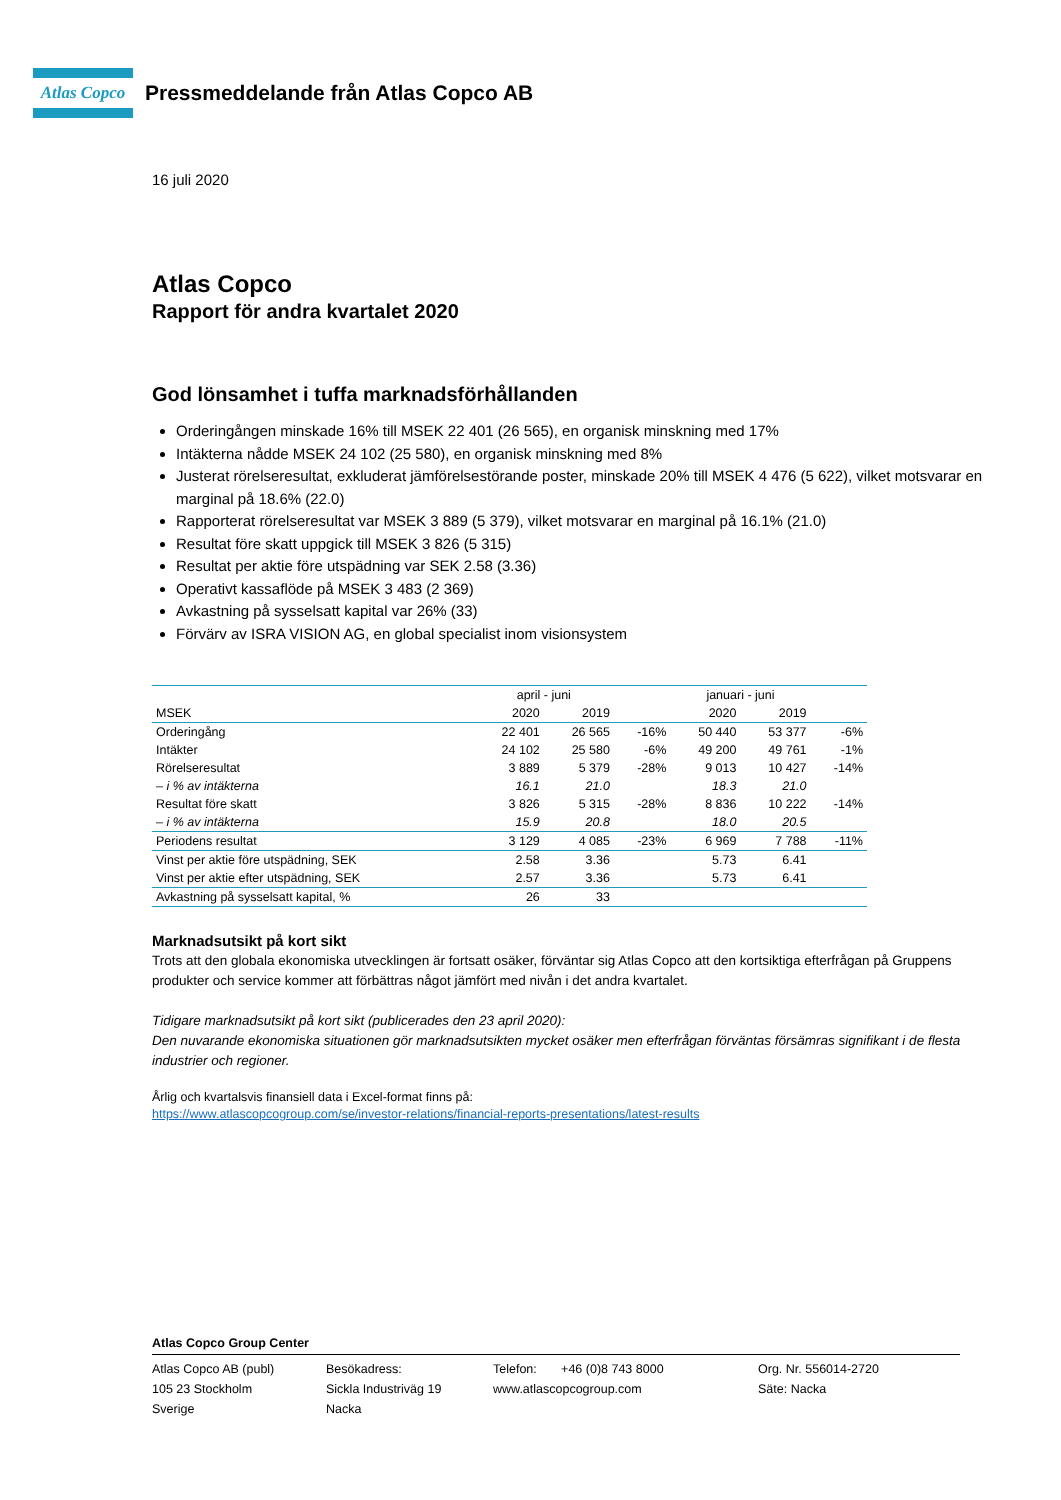Atlas Copco
Pressmeddelande från Atlas Copco AB
16 juli 2020
Atlas Copco
Rapport för andra kvartalet 2020
God lönsamhet i tuffa marknadsförhållanden
Orderingången minskade 16% till MSEK 22 401 (26 565), en organisk minskning med 17%
Intäkterna nådde MSEK 24 102 (25 580), en organisk minskning med 8%
Justerat rörelseresultat, exkluderat jämförelsestörande poster, minskade 20% till MSEK 4 476 (5 622), vilket motsvarar en marginal på 18.6% (22.0)
Rapporterat rörelseresultat var MSEK 3 889 (5 379), vilket motsvarar en marginal på 16.1% (21.0)
Resultat före skatt uppgick till MSEK 3 826 (5 315)
Resultat per aktie före utspädning var SEK 2.58 (3.36)
Operativt kassaflöde på MSEK 3 483 (2 369)
Avkastning på sysselsatt kapital var 26% (33)
Förvärv av ISRA VISION AG, en global specialist inom visionsystem
| | april - juni | | | januari - juni | | |
| --- | --- | --- | --- | --- | --- | --- |
| MSEK | 2020 | 2019 | | 2020 | 2019 | |
| Orderingång | 22 401 | 26 565 | -16% | 50 440 | 53 377 | -6% |
| Intäkter | 24 102 | 25 580 | -6% | 49 200 | 49 761 | -1% |
| Rörelseresultat | 3 889 | 5 379 | -28% | 9 013 | 10 427 | -14% |
| – i % av intäkterna | 16.1 | 21.0 | | 18.3 | 21.0 | |
| Resultat före skatt | 3 826 | 5 315 | -28% | 8 836 | 10 222 | -14% |
| – i % av intäkterna | 15.9 | 20.8 | | 18.0 | 20.5 | |
| Periodens resultat | 3 129 | 4 085 | -23% | 6 969 | 7 788 | -11% |
| Vinst per aktie före utspädning, SEK | 2.58 | 3.36 | | 5.73 | 6.41 | |
| Vinst per aktie efter utspädning, SEK | 2.57 | 3.36 | | 5.73 | 6.41 | |
| Avkastning på sysselsatt kapital, % | 26 | 33 | | | | |
Marknadsutsikt på kort sikt
Trots att den globala ekonomiska utvecklingen är fortsatt osäker, förväntar sig Atlas Copco att den kortsiktiga efterfrågan på Gruppens produkter och service kommer att förbättras något jämfört med nivån i det andra kvartalet.
Tidigare marknadsutsikt på kort sikt (publicerades den 23 april 2020):
Den nuvarande ekonomiska situationen gör marknadsutsikten mycket osäker men efterfrågan förväntas försämras signifikant i de flesta industrier och regioner.
Årlig och kvartalsvis finansiell data i Excel-format finns på:
https://www.atlascopcogroup.com/se/investor-relations/financial-reports-presentations/latest-results
Atlas Copco Group Center
Atlas Copco AB (publ)
105 23 Stockholm
Sverige
Besökadress:
Sickla Industriväg 19
Nacka
Telefon: +46 (0)8 743 8000
www.atlascopcogroup.com
Org. Nr. 556014-2720
Säte: Nacka